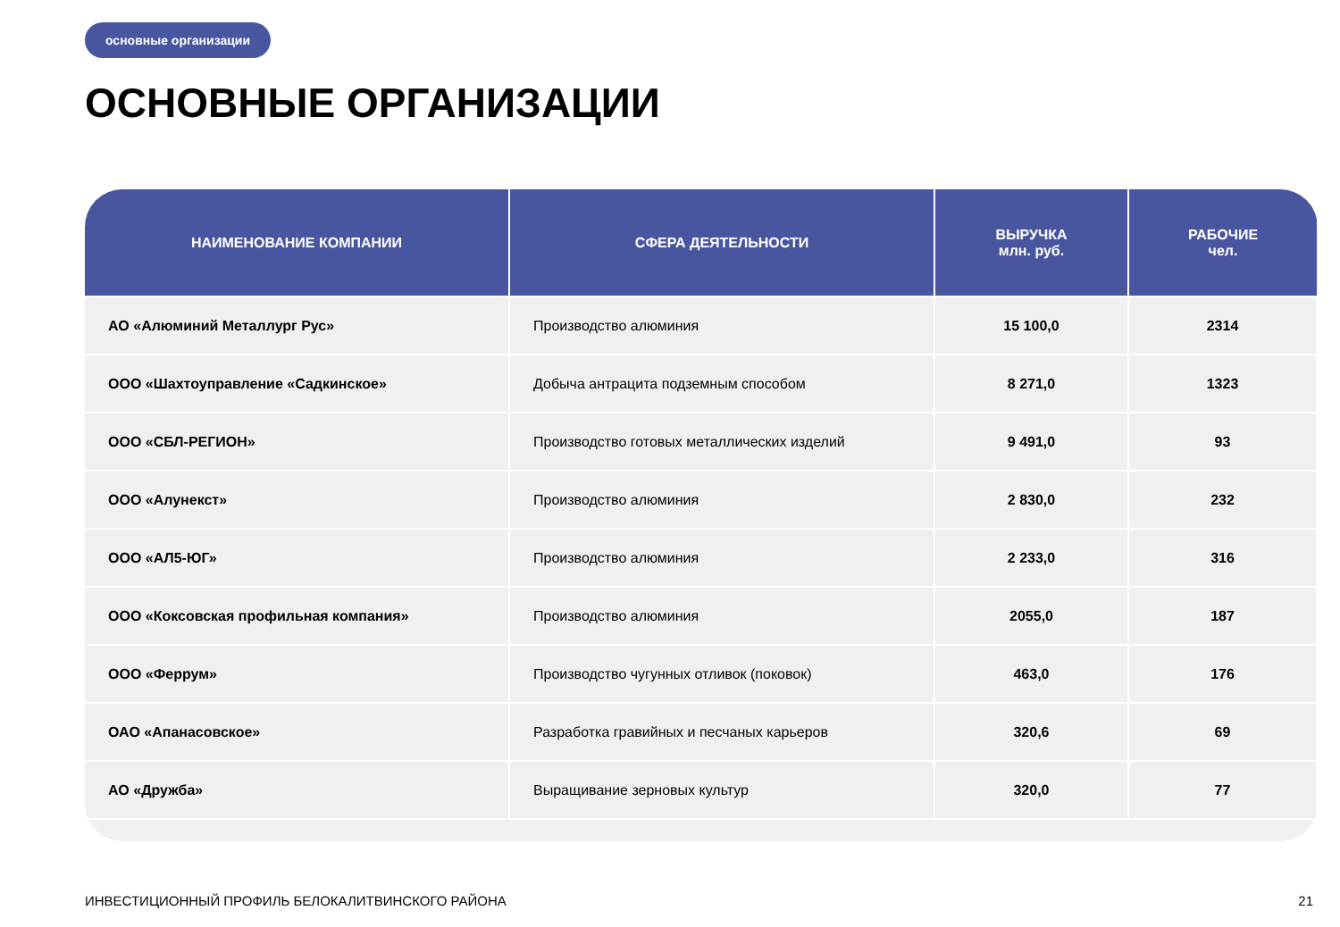основные организации
ОСНОВНЫЕ ОРГАНИЗАЦИИ
| НАИМЕНОВАНИЕ КОМПАНИИ | СФЕРА ДЕЯТЕЛЬНОСТИ | ВЫРУЧКА млн. руб. | РАБОЧИЕ чел. |
| --- | --- | --- | --- |
| АО «Алюминий Металлург Рус» | Производство алюминия | 15 100,0 | 2314 |
| ООО «Шахтоуправление «Садкинское» | Добыча антрацита подземным способом | 8 271,0 | 1323 |
| ООО «СБЛ-РЕГИОН» | Производство готовых металлических изделий | 9 491,0 | 93 |
| ООО «Алунекст» | Производство алюминия | 2 830,0 | 232 |
| ООО «АЛ5-ЮГ» | Производство алюминия | 2 233,0 | 316 |
| ООО «Коксовская профильная компания» | Производство алюминия | 2055,0 | 187 |
| ООО «Феррум» | Производство чугунных отливок (поковок) | 463,0 | 176 |
| ОАО «Апанасовское» | Разработка гравийных и песчаных карьеров | 320,6 | 69 |
| АО «Дружба» | Выращивание зерновых культур | 320,0 | 77 |
ИНВЕСТИЦИОННЫЙ ПРОФИЛЬ БЕЛОКАЛИТВИНСКОГО РАЙОНА
21